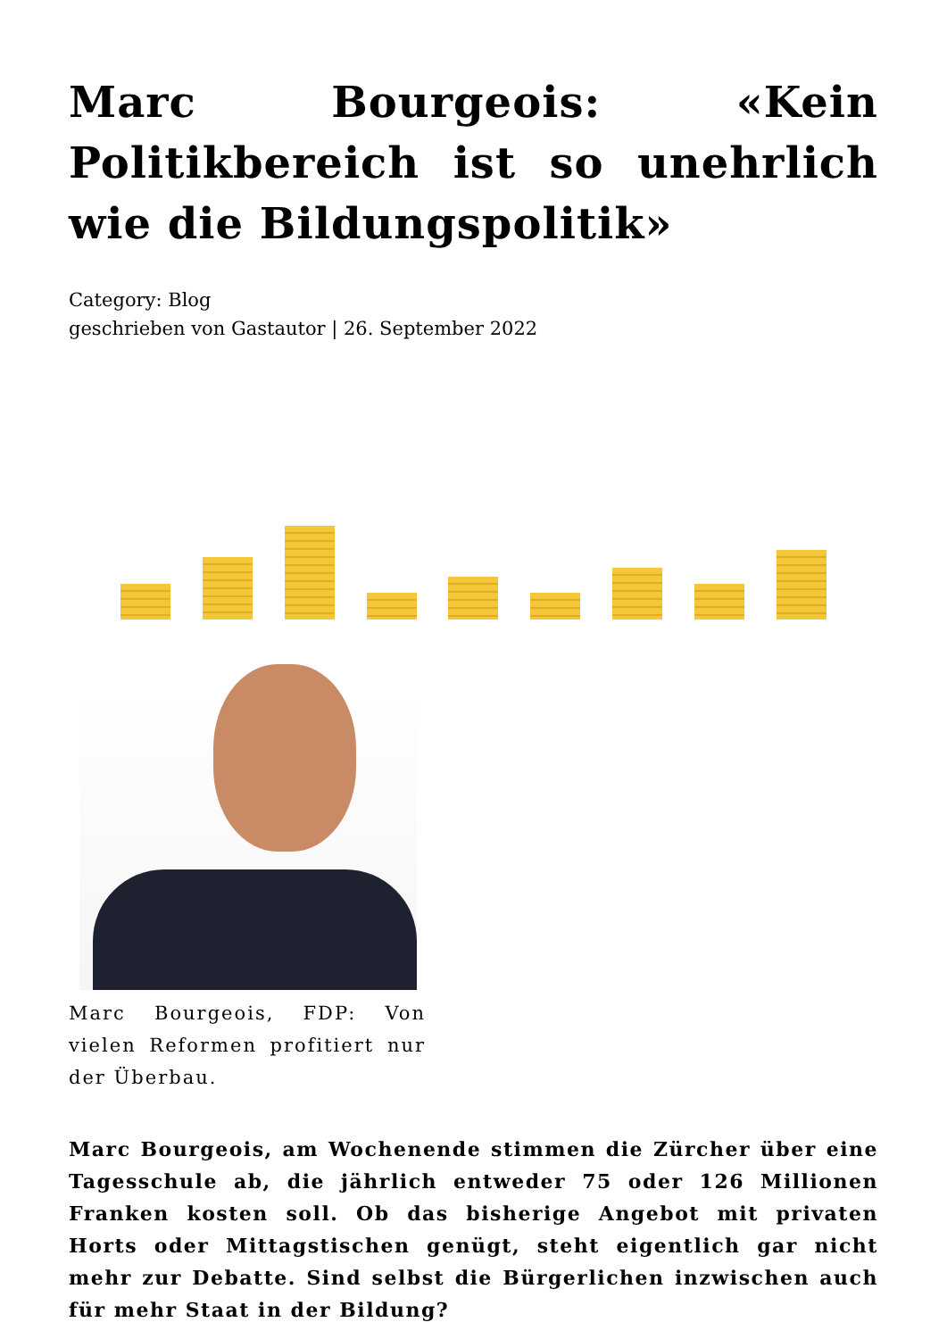Marc Bourgeois: «Kein Politikbereich ist so unehrlich wie die Bildungspolitik»
Category: Blog
geschrieben von Gastautor | 26. September 2022
Marc Bourgeois, FDP: Von vielen Reformen profitiert nur der Überbau.
Marc Bourgeois, am Wochenende stimmen die Zürcher über eine Tagesschule ab, die jährlich entweder 75 oder 126 Millionen Franken kosten soll. Ob das bisherige Angebot mit privaten Horts oder Mittagstischen genügt, steht eigentlich gar nicht mehr zur Debatte. Sind selbst die Bürgerlichen inzwischen auch für mehr Staat in der Bildung?